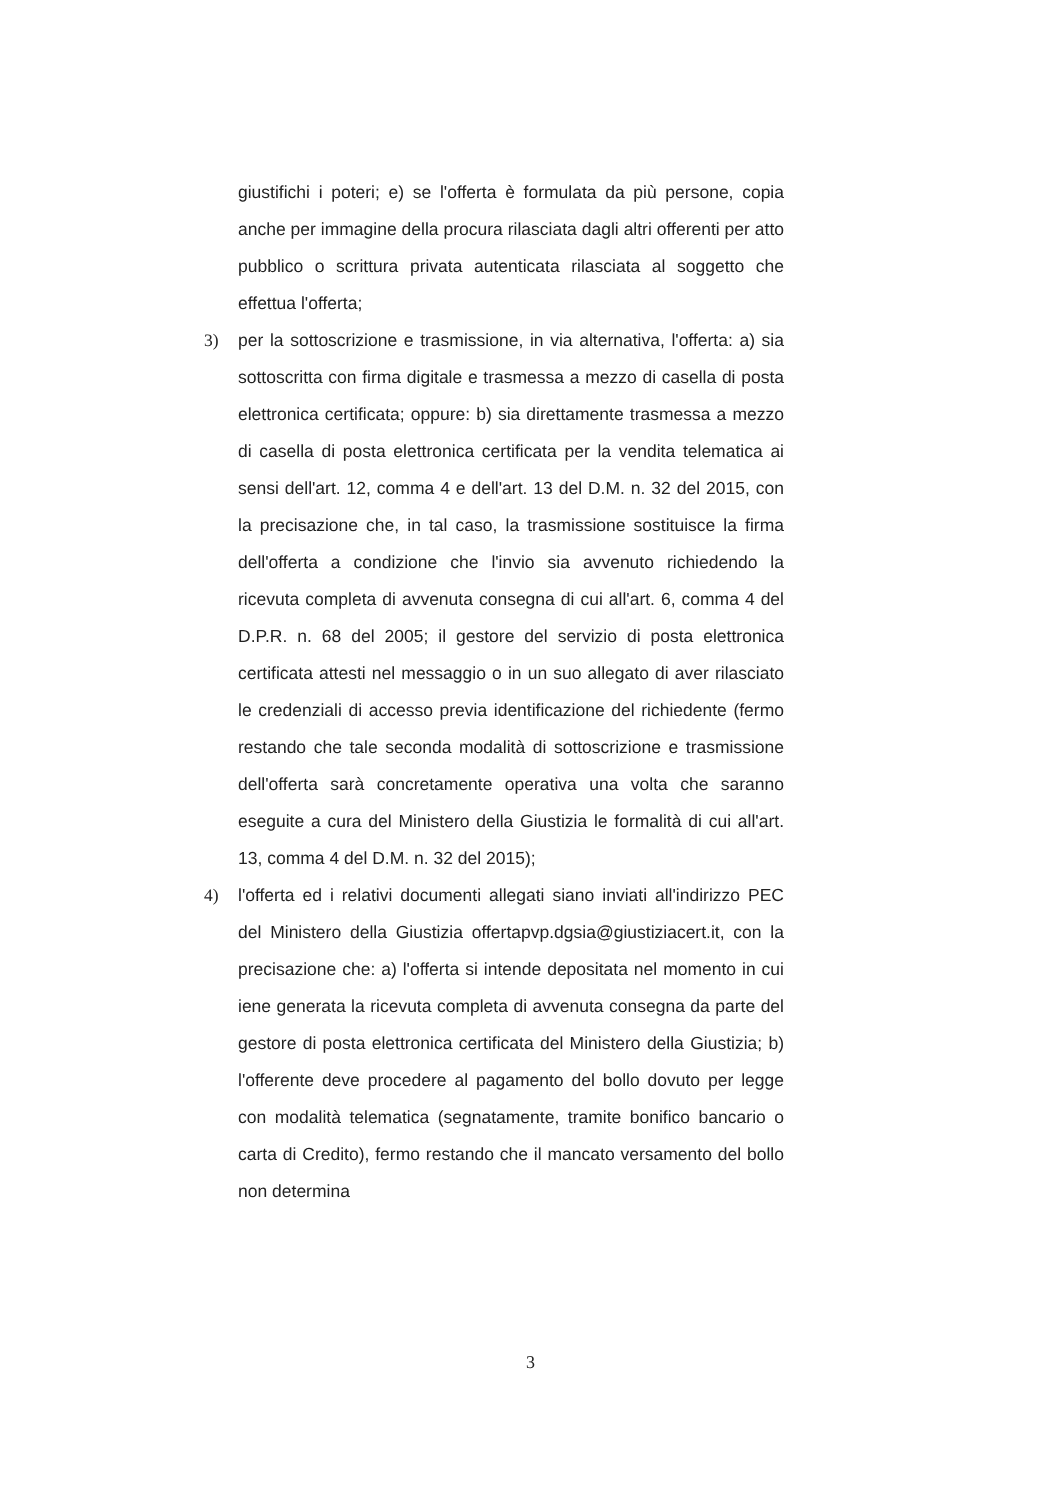giustifichi i poteri; e) se l'offerta è formulata da più persone, copia anche per immagine della procura rilasciata dagli altri offerenti per atto pubblico o scrittura privata autenticata rilasciata al soggetto che effettua l'offerta;
3) per la sottoscrizione e trasmissione, in via alternativa, l'offerta: a) sia sottoscritta con firma digitale e trasmessa a mezzo di casella di posta elettronica certificata; oppure: b) sia direttamente trasmessa a mezzo di casella di posta elettronica certificata per la vendita telematica ai sensi dell'art. 12, comma 4 e dell'art. 13 del D.M. n. 32 del 2015, con la precisazione che, in tal caso, la trasmissione sostituisce la firma dell'offerta a condizione che l'invio sia avvenuto richiedendo la ricevuta completa di avvenuta consegna di cui all'art. 6, comma 4 del D.P.R. n. 68 del 2005; il gestore del servizio di posta elettronica certificata attesti nel messaggio o in un suo allegato di aver rilasciato le credenziali di accesso previa identificazione del richiedente (fermo restando che tale seconda modalità di sottoscrizione e trasmissione dell'offerta sarà concretamente operativa una volta che saranno eseguite a cura del Ministero della Giustizia le formalità di cui all'art. 13, comma 4 del D.M. n. 32 del 2015);
4) l'offerta ed i relativi documenti allegati siano inviati all'indirizzo PEC del Ministero della Giustizia offertapvp.dgsia@giustiziacert.it, con la precisazione che: a) l'offerta si intende depositata nel momento in cui iene generata la ricevuta completa di avvenuta consegna da parte del gestore di posta elettronica certificata del Ministero della Giustizia; b) l'offerente deve procedere al pagamento del bollo dovuto per legge con modalità telematica (segnatamente, tramite bonifico bancario o carta di Credito), fermo restando che il mancato versamento del bollo non determina
3